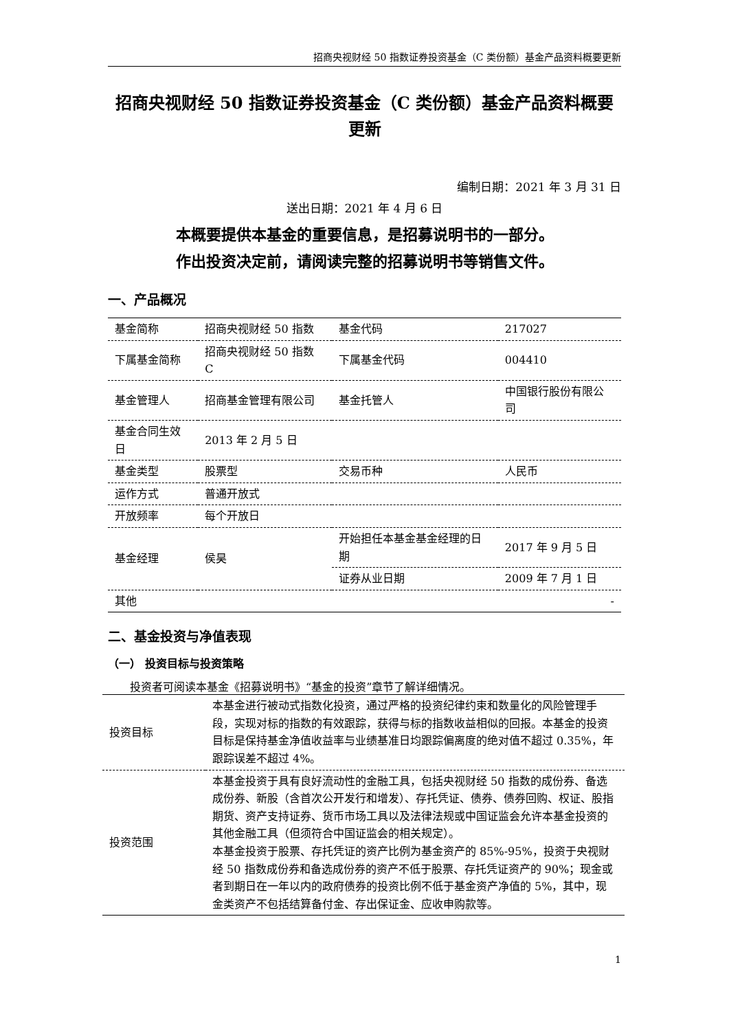招商央视财经 50 指数证券投资基金（C 类份额）基金产品资料概要更新
招商央视财经 50 指数证券投资基金（C 类份额）基金产品资料概要更新
编制日期：2021 年 3 月 31 日
送出日期：2021 年 4 月 6 日
本概要提供本基金的重要信息，是招募说明书的一部分。
作出投资决定前，请阅读完整的招募说明书等销售文件。
一、产品概况
| 基金简称 | 招商央视财经 50 指数 | 基金代码 | 217027 |
| 下属基金简称 | 招商央视财经 50 指数 C | 下属基金代码 | 004410 |
| 基金管理人 | 招商基金管理有限公司 | 基金托管人 | 中国银行股份有限公司 |
| 基金合同生效日 | 2013 年 2 月 5 日 | | |
| 基金类型 | 股票型 | 交易币种 | 人民币 |
| 运作方式 | 普通开放式 | | |
| 开放频率 | 每个开放日 | | |
| 基金经理 | 侯昊 | 开始担任本基金基金经理的日期 | 2017 年 9 月 5 日 |
| | | 证券从业日期 | 2009 年 7 月 1 日 |
| 其他 | - | | |
二、基金投资与净值表现
（一） 投资目标与投资策略
投资者可阅读本基金《招募说明书》“基金的投资”章节了解详细情况。
| 投资目标 | 本基金进行被动式指数化投资，通过严格的投资纪律约束和数量化的风险管理手段，实现对标的指数的有效跟踪，获得与标的指数收益相似的回报。本基金的投资目标是保持基金净值收益率与业绩基准日均跟踪偏离度的绝对值不超过 0.35%，年跟踪误差不超过 4%。 |
| 投资范围 | 本基金投资于具有良好流动性的金融工具，包括央视财经 50 指数的成份券、备选成份券、新股（含首次公开发行和增发）、存托凭证、债券、债券回购、权证、股指期货、资产支持证券、货币市场工具以及法律法规或中国证监会允许本基金投资的其他金融工具（但须符合中国证监会的相关规定）。 本基金投资于股票、存托凭证的资产比例为基金资产的 85%-95%，投资于央视财经 50 指数成份券和备选成份券的资产不低于股票、存托凭证资产的 90%；现金或者到期日在一年以内的政府债券的投资比例不低于基金资产净值的 5%，其中，现金类资产不包括结算备付金、存出保证金、应收申购款等。 |
1